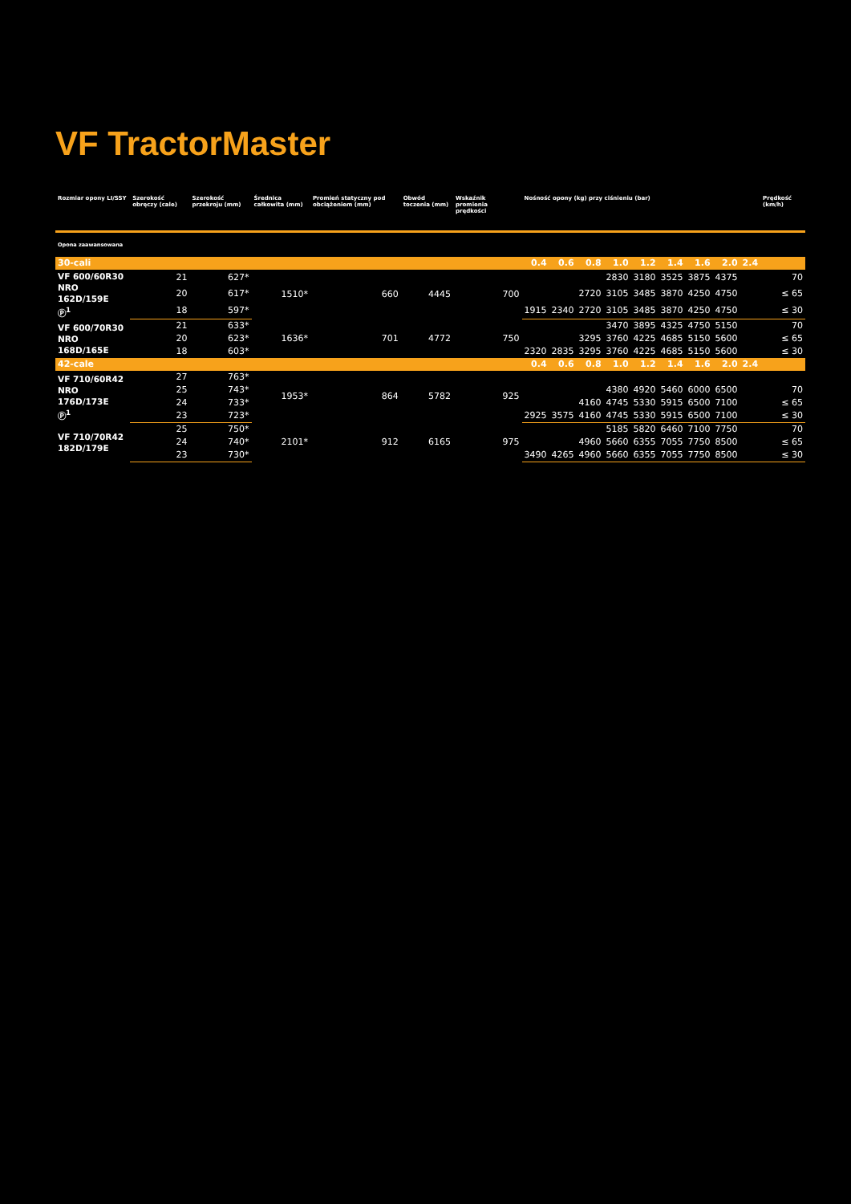VF TractorMaster
| Rozmiar opony LI/SSY | Szerokość obręczy (cale) | Szerokość przekroju (mm) | Średnica całkowita (mm) | Promień statyczny pod obciążeniem (mm) | Obwód toczenia (mm) | Wskaźnik promienia prędkości | Nośność opony (kg) przy ciśnieniu (bar) | | | | | | | | | Prędkość (km/h) |
| --- | --- | --- | --- | --- | --- | --- | --- | --- | --- | --- | --- | --- | --- | --- | --- | --- |
| Opona zaawansowana | | | | | | | | | | | | | | | | |
| 30-cali | | | | | | | 0.4 | 0.6 | 0.8 | 1.0 | 1.2 | 1.4 | 1.6 | 2.0 | 2.4 | |
| VF 600/60R30 NRO 162D/159E Ⓟ<sup>1</sup> | 21 | 627* | 1510* | 660 | 4445 | 700 | | | | 2830 | 3180 | 3525 | 3875 | 4375 | | 70 |
| | 20 | 617* | | | | | | | 2720 | 3105 | 3485 | 3870 | 4250 | 4750 | | ≤ 65 |
| | 18 | 597* | | | | | 1915 | 2340 | 2720 | 3105 | 3485 | 3870 | 4250 | 4750 | | ≤ 30 |
| VF 600/70R30 NRO 168D/165E | 21 | 633* | 1636* | 701 | 4772 | 750 | | | | 3470 | 3895 | 4325 | 4750 | 5150 | | 70 |
| | 20 | 623* | | | | | | | 3295 | 3760 | 4225 | 4685 | 5150 | 5600 | | ≤ 65 |
| | 18 | 603* | | | | | 2320 | 2835 | 3295 | 3760 | 4225 | 4685 | 5150 | 5600 | | ≤ 30 |
| 42-cale | | | | | | | 0.4 | 0.6 | 0.8 | 1.0 | 1.2 | 1.4 | 1.6 | 2.0 | 2.4 | |
| VF 710/60R42 NRO 176D/173E Ⓟ<sup>1</sup> | 27 | 763* | 1953* | 864 | 5782 | 925 | | | | | | | | | | |
| | 25 | 743* | | | | | | | | 4380 | 4920 | 5460 | 6000 | 6500 | | 70 |
| | 24 | 733* | | | | | | | 4160 | 4745 | 5330 | 5915 | 6500 | 7100 | | ≤ 65 |
| | 23 | 723* | | | | | 2925 | 3575 | 4160 | 4745 | 5330 | 5915 | 6500 | 7100 | | ≤ 30 |
| VF 710/70R42 182D/179E | 25 | 750* | 2101* | 912 | 6165 | 975 | | | | 5185 | 5820 | 6460 | 7100 | 7750 | | 70 |
| | 24 | 740* | | | | | | | 4960 | 5660 | 6355 | 7055 | 7750 | 8500 | | ≤ 65 |
| | 23 | 730* | | | | | 3490 | 4265 | 4960 | 5660 | 6355 | 7055 | 7750 | 8500 | | ≤ 30 |